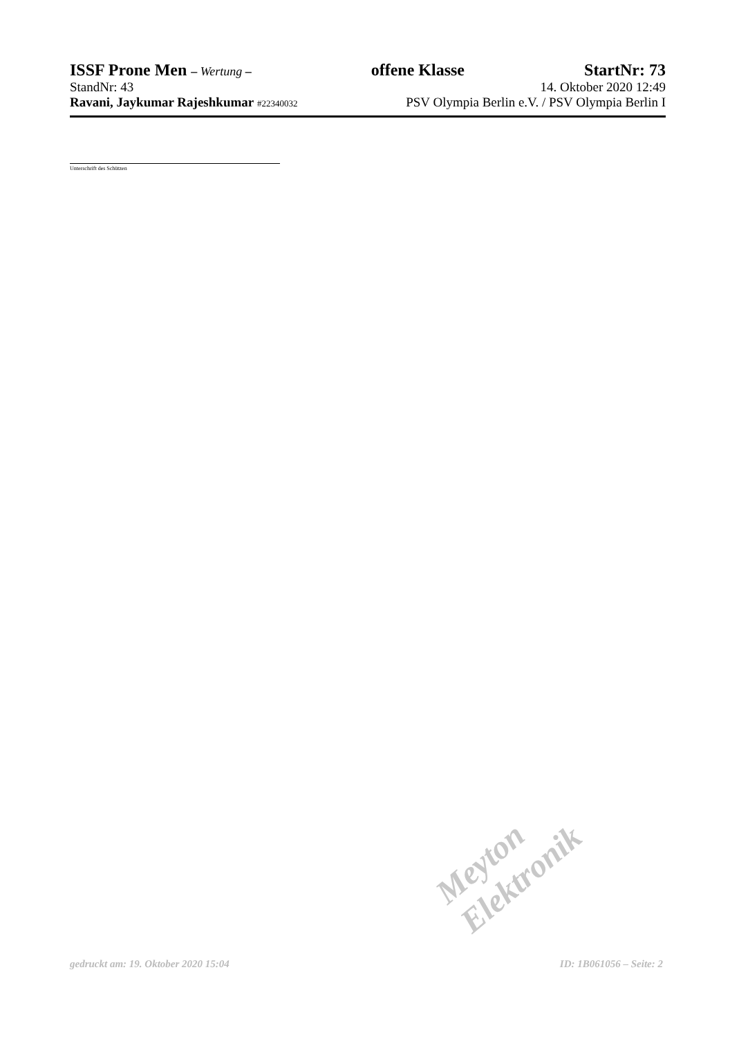ISSF Prone Men – Wertung – offene Klasse StartNr: 73
StandNr: 43 14. Oktober 2020 12:49
Ravani, Jaykumar Rajeshkumar #22340032 PSV Olympia Berlin e.V. / PSV Olympia Berlin I
Unterschrift des Schützen
Meyton Elektronik
gedruckt am: 19. Oktober 2020 15:04 ID: 1B061056 – Seite: 2